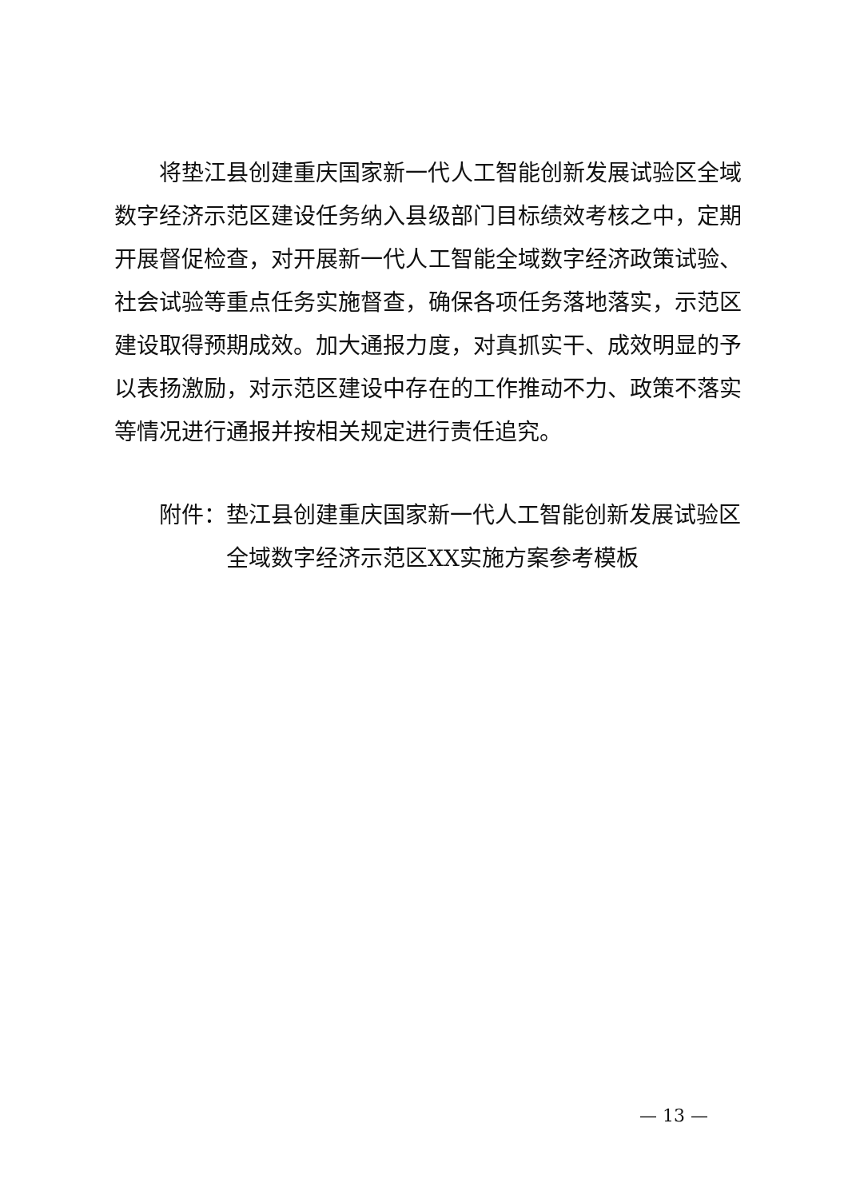将垫江县创建重庆国家新一代人工智能创新发展试验区全域数字经济示范区建设任务纳入县级部门目标绩效考核之中，定期开展督促检查，对开展新一代人工智能全域数字经济政策试验、社会试验等重点任务实施督查，确保各项任务落地落实，示范区建设取得预期成效。加大通报力度，对真抓实干、成效明显的予以表扬激励，对示范区建设中存在的工作推动不力、政策不落实等情况进行通报并按相关规定进行责任追究。
附件：垫江县创建重庆国家新一代人工智能创新发展试验区
全域数字经济示范区XX实施方案参考模板
— 13 —